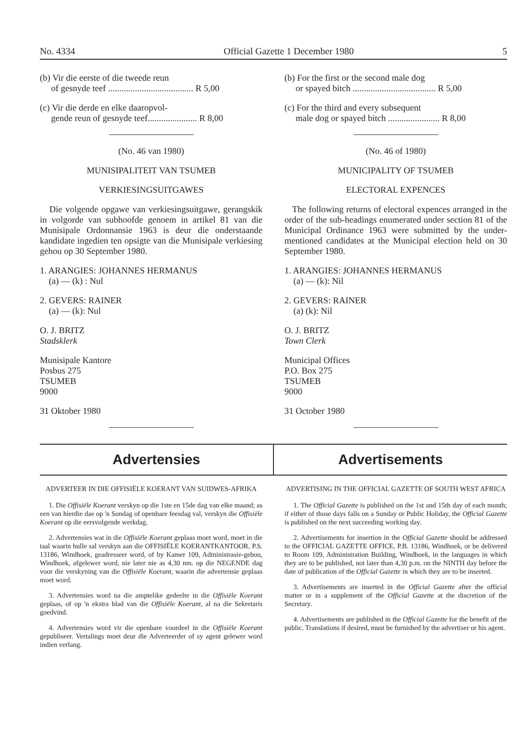No. 4334 Official Gazette 1 December 1980 5
(b) Vir die eerste of die tweede reun
of gesnyde teef ...................................... R 5,00
(c) Vir die derde en elke daaropvol-
gende reun of gesnyde teef...................... R 8,00
(No. 46 van 1980)
MUNISIPALITEIT VAN TSUMEB
VERKIESINGSUITGAWES
Die volgende opgawe van verkiesingsuitgawe, gerangskik in volgorde van subhoofde genoem in artikel 81 van die Munisipale Ordonnansie 1963 is deur die onderstaande kandidate ingedien ten opsigte van die Munisipale verkiesing gehou op 30 September 1980.
1. ARANGIES: JOHANNES HERMANUS
(a) — (k) : Nul
2. GEVERS: RAINER
(a) — (k): Nul
O. J. BRITZ
Stadsklerk
Munisipale Kantore
Posbus 275
TSUMEB
9000
31 Oktober 1980
(b) For the first or the second male dog
or spayed bitch ..................................... R 5,00
(c) For the third and every subsequent
male dog or spayed bitch ....................... R 8,00
(No. 46 of 1980)
MUNICIPALITY OF TSUMEB
ELECTORAL EXPENCES
The following returns of electoral expences arranged in the order of the sub-headings enumerated under section 81 of the Municipal Ordinance 1963 were submitted by the under-mentioned candidates at the Municipal election held on 30 September 1980.
1. ARANGIES: JOHANNES HERMANUS
(a) — (k): Nil
2. GEVERS: RAINER
(a) (k): Nil
O. J. BRITZ
Town Clerk
Municipal Offices
P.O. Box 275
TSUMEB
9000
31 October 1980
Advertensies Advertisements
ADVERTEER IN DIE OFFISIËLE KOERANT VAN SUIDWES-AFRIKA
1. Die Offisiële Koerant verskyn op die 1ste en 15de dag van elke maand; as een van hierdie dae op 'n Sondag of openbare feesdag val, verskyn die Offisiële Koerant op die eersvolgende werkdag.
2. Advertensies wat in die Offisiële Koerant geplaas moet word, moet in die taal waarin hulle sal verskyn aan die OFFISIËLE KOERANTKANTOOR, P.S. 13186, Windhoek, geadresseer word, of by Kamer 109, Administrasie-gebou, Windhoek, afgelewer word, nie later nie as 4,30 nm. op die NEGENDE dag voor die verskyning van die Offisiële Koerant, waarin die advertensie geplaas moet word.
3. Advertensies word na die amptelike gedeelte in die Offisiële Koerant geplaas, of op 'n ekstra blad van die Offisiële Koerant, al na die Sekretaris goedvind.
4. Advertensies word vir die openbare voordeel in die Offisiële Koerant gepubliseer. Vertalings moet deur die Adverteerder of sy agent gelewer word indien verlang.
ADVERTISING IN THE OFFICIAL GAZETTE OF SOUTH WEST AFRICA
1. The Official Gazette is published on the 1st and 15th day of each month; if either of those days falls on a Sunday or Public Holiday, the Official Gazette is published on the next succeeding working day.
2. Advertisements for insertion in the Official Gazette should be addressed to the OFFICIAL GAZETTE OFFICE, P.B. 13186, Windhoek, or be delivered to Room 109, Administration Building, Windhoek, in the languages in which they are to be published, not later than 4,30 p.m. on the NINTH day before the date of publication of the Official Gazette in which they are to be inserted.
3. Advertisements are inserted in the Official Gazette after the official matter or in a supplement of the Official Gazette at the discretion of the Secretary.
4. Advertisements are published in the Official Gazette for the benefit of the public. Translations if desired, must be furnished by the advertiser or his agent.